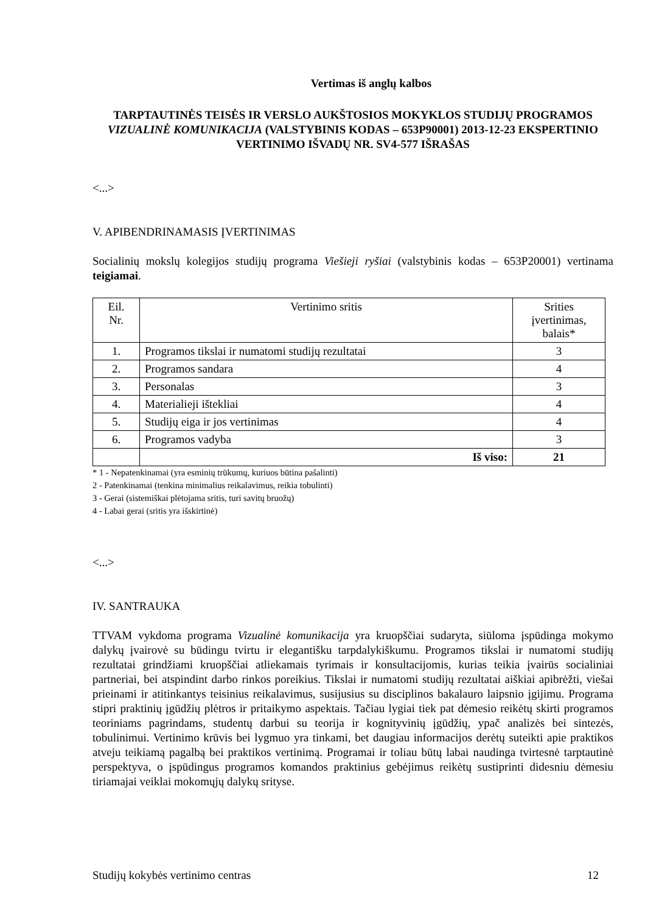Vertimas iš anglų kalbos
TARPTAUTINĖS TEISĖS IR VERSLO AUKŠTOSIOS MOKYKLOS STUDIJŲ PROGRAMOS VIZUALINĖ KOMUNIKACIJA (VALSTYBINIS KODAS – 653P90001) 2013-12-23 EKSPERTINIO VERTINIMO IŠVADŲ NR. SV4-577 IŠRAŠAS
<...>
V. APIBENDRINAMASIS ĮVERTINIMAS
Socialinių mokslų kolegijos studijų programa Viešieji ryšiai (valstybinis kodas – 653P20001) vertinama teigiamai.
| Eil. Nr. | Vertinimo sritis | Srities įvertinimas, balais* |
| --- | --- | --- |
| 1. | Programos tikslai ir numatomi studijų rezultatai | 3 |
| 2. | Programos sandara | 4 |
| 3. | Personalas | 3 |
| 4. | Materialieji ištekliai | 4 |
| 5. | Studijų eiga ir jos vertinimas | 4 |
| 6. | Programos vadyba | 3 |
| | Iš viso: | 21 |
* 1 - Nepatenkinamai (yra esminių trūkumų, kuriuos būtina pašalinti)
2 - Patenkinamai (tenkina minimalius reikalavimus, reikia tobulinti)
3 - Gerai (sistemiškai plėtojama sritis, turi savitų bruožų)
4 - Labai gerai (sritis yra išskirtinė)
<...>
IV. SANTRAUKA
TTVAM vykdoma programa Vizualinė komunikacija yra kruopščiai sudaryta, siūloma įspūdinga mokymo dalykų įvairovė su būdingu tvirtu ir elegantišku tarpdalykiškumu. Programos tikslai ir numatomi studijų rezultatai grindžiami kruopščiai atliekamais tyrimais ir konsultacijomis, kurias teikia įvairūs socialiniai partneriai, bei atspindint darbo rinkos poreikius. Tikslai ir numatomi studijų rezultatai aiškiai apibrėžti, viešai prieinami ir atitinkantys teisinius reikalavimus, susijusius su disciplinos bakalauro laipsnio įgijimu. Programa stipri praktinių įgūdžių plėtros ir pritaikymo aspektais. Tačiau lygiai tiek pat dėmesio reikėtų skirti programos teoriniams pagrindams, studentų darbui su teorija ir kognityvinių įgūdžių, ypač analizės bei sintezės, tobulinimui. Vertinimo krūvis bei lygmuo yra tinkami, bet daugiau informacijos derėtų suteikti apie praktikos atveju teikiamą pagalbą bei praktikos vertinimą. Programai ir toliau būtų labai naudinga tvirtesnė tarptautinė perspektyva, o įspūdingus programos komandos praktinius gebėjimus reikėtų sustiprinti didesniu dėmesiu tiriamajai veiklai mokomųjų dalykų srityse.
Studijų kokybės vertinimo centras 12